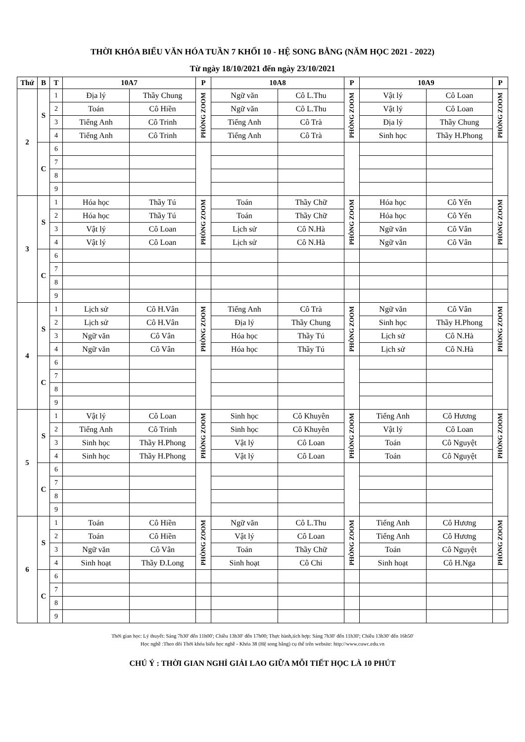THỜI KHÓA BIỂU VĂN HÓA TUẦN 7 KHỐI 10 - HỆ SONG BẰNG (NĂM HỌC 2021 - 2022)
Từ ngày 18/10/2021 đến ngày 23/10/2021
| Thứ | B | T | 10A7 | | P | 10A8 | | P | 10A9 | | P |
| --- | --- | --- | --- | --- | --- | --- | --- | --- | --- | --- | --- |
| 2 | S | 1 | Địa lý | Thầy Chung | PHÒNG ZOOM | Ngữ văn | Cô L.Thu | PHÒNG ZOOM | Vật lý | Cô Loan | PHÒNG ZOOM |
| | | 2 | Toán | Cô Hiền | | Ngữ văn | Cô L.Thu | | Vật lý | Cô Loan | |
| | | 3 | Tiếng Anh | Cô Trinh | | Tiếng Anh | Cô Trà | | Địa lý | Thầy Chung | |
| | | 4 | Tiếng Anh | Cô Trinh | | Tiếng Anh | Cô Trà | | Sinh học | Thầy H.Phong | |
| | C | 6 | | | | | | | | | |
| | | 7 | | | | | | | | | |
| | | 8 | | | | | | | | | |
| | | 9 | | | | | | | | | |
| 3 | S | 1 | Hóa học | Thầy Tú | PHÒNG ZOOM | Toán | Thầy Chữ | PHÒNG ZOOM | Hóa học | Cô Yến | PHÒNG ZOOM |
| | | 2 | Hóa học | Thầy Tú | | Toán | Thầy Chữ | | Hóa học | Cô Yến | |
| | | 3 | Vật lý | Cô Loan | | Lịch sử | Cô N.Hà | | Ngữ văn | Cô Vân | |
| | | 4 | Vật lý | Cô Loan | | Lịch sử | Cô N.Hà | | Ngữ văn | Cô Vân | |
| | C | 6 | | | | | | | | | |
| | | 7 | | | | | | | | | |
| | | 8 | | | | | | | | | |
| | | 9 | | | | | | | | | |
| 4 | S | 1 | Lịch sử | Cô H.Vân | PHÒNG ZOOM | Tiếng Anh | Cô Trà | PHÒNG ZOOM | Ngữ văn | Cô Vân | PHÒNG ZOOM |
| | | 2 | Lịch sử | Cô H.Vân | | Địa lý | Thầy Chung | | Sinh học | Thầy H.Phong | |
| | | 3 | Ngữ văn | Cô Vân | | Hóa học | Thầy Tú | | Lịch sử | Cô N.Hà | |
| | | 4 | Ngữ văn | Cô Vân | | Hóa học | Thầy Tú | | Lịch sử | Cô N.Hà | |
| | C | 6 | | | | | | | | | |
| | | 7 | | | | | | | | | |
| | | 8 | | | | | | | | | |
| | | 9 | | | | | | | | | |
| 5 | S | 1 | Vật lý | Cô Loan | PHÒNG ZOOM | Sinh học | Cô Khuyên | PHÒNG ZOOM | Tiếng Anh | Cô Hương | PHÒNG ZOOM |
| | | 2 | Tiếng Anh | Cô Trinh | | Sinh học | Cô Khuyên | | Vật lý | Cô Loan | |
| | | 3 | Sinh học | Thầy H.Phong | | Vật lý | Cô Loan | | Toán | Cô Nguyệt | |
| | | 4 | Sinh học | Thầy H.Phong | | Vật lý | Cô Loan | | Toán | Cô Nguyệt | |
| | C | 6 | | | | | | | | | |
| | | 7 | | | | | | | | | |
| | | 8 | | | | | | | | | |
| | | 9 | | | | | | | | | |
| 6 | S | 1 | Toán | Cô Hiền | PHÒNG ZOOM | Ngữ văn | Cô L.Thu | PHÒNG ZOOM | Tiếng Anh | Cô Hương | PHÒNG ZOOM |
| | | 2 | Toán | Cô Hiền | | Vật lý | Cô Loan | | Tiếng Anh | Cô Hương | |
| | | 3 | Ngữ văn | Cô Vân | | Toán | Thầy Chữ | | Toán | Cô Nguyệt | |
| | | 4 | Sinh hoạt | Thầy Đ.Long | | Sinh hoạt | Cô Chi | | Sinh hoạt | Cô H.Nga | |
| | C | 6 | | | | | | | | | |
| | | 7 | | | | | | | | | |
| | | 8 | | | | | | | | | |
| | | 9 | | | | | | | | | |
Thời gian học: Lý thuyết: Sáng 7h30' đến 11h00'; Chiều 13h30' đến 17h00; Thực hành,tích hợp: Sáng 7h30' đến 11h30'; Chiều 13h30' đến 16h50'
Học nghề :Theo dõi Thời khóa biểu học nghề - Khóa 38 (Hệ song bằng) cụ thể trên website: http://www.cuwc.edu.vn
CHÚ Ý : THỜI GIAN NGHỈ GIẢI LAO GIỮA MỖI TIẾT HỌC LÀ 10 PHÚT